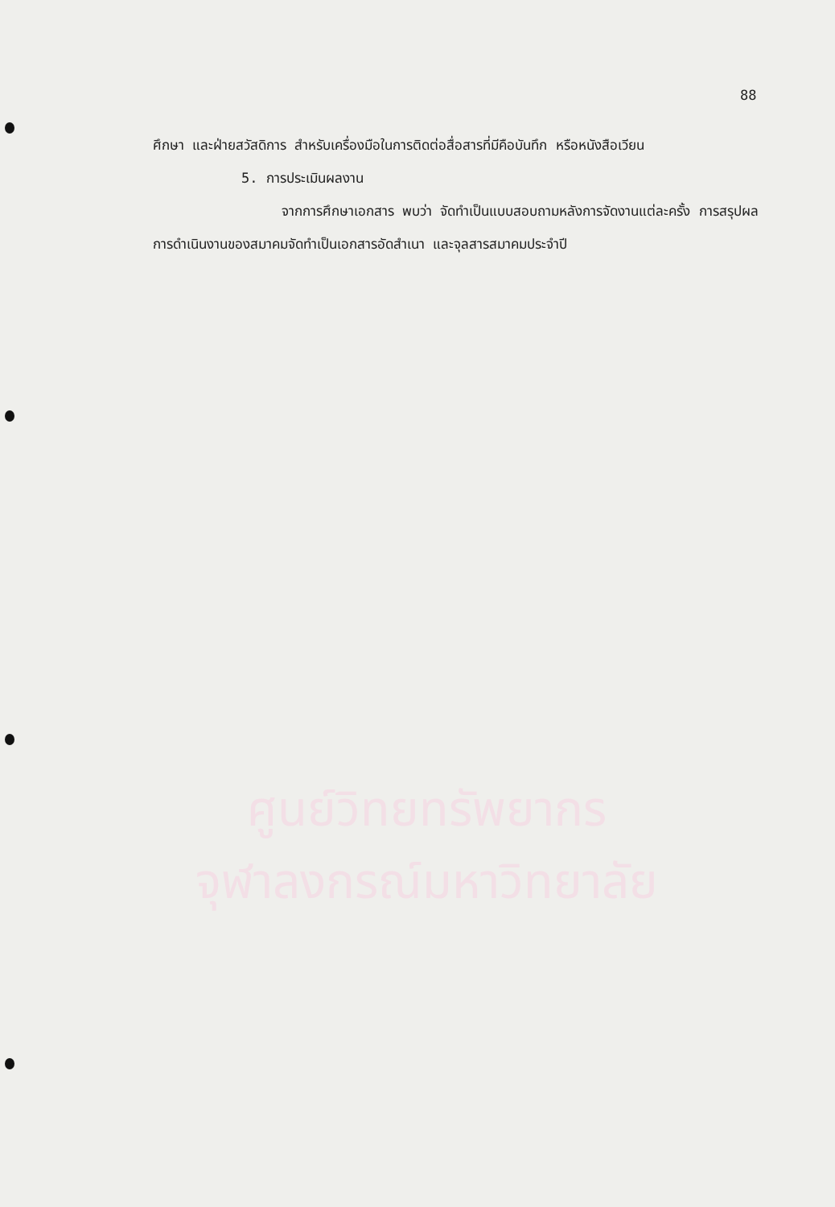88
ศึกษา และฝ่ายสวัสดิการ สำหรับเครื่องมือในการติดต่อสื่อสารที่มีคือบันทึก หรือหนังสือเวียน
5. การประเมินผลงาน
จากการศึกษาเอกสาร พบว่า จัดทำเป็นแบบสอบถามหลังการจัดงานแต่ละครั้ง การสรุปผลการดำเนินงานของสมาคมจัดทำเป็นเอกสารอัดสำเนา และจุลสารสมาคมประจำปี
ศูนย์วิทยทรัพยากร
จุฬาลงกรณ์มหาวิทยาลัย